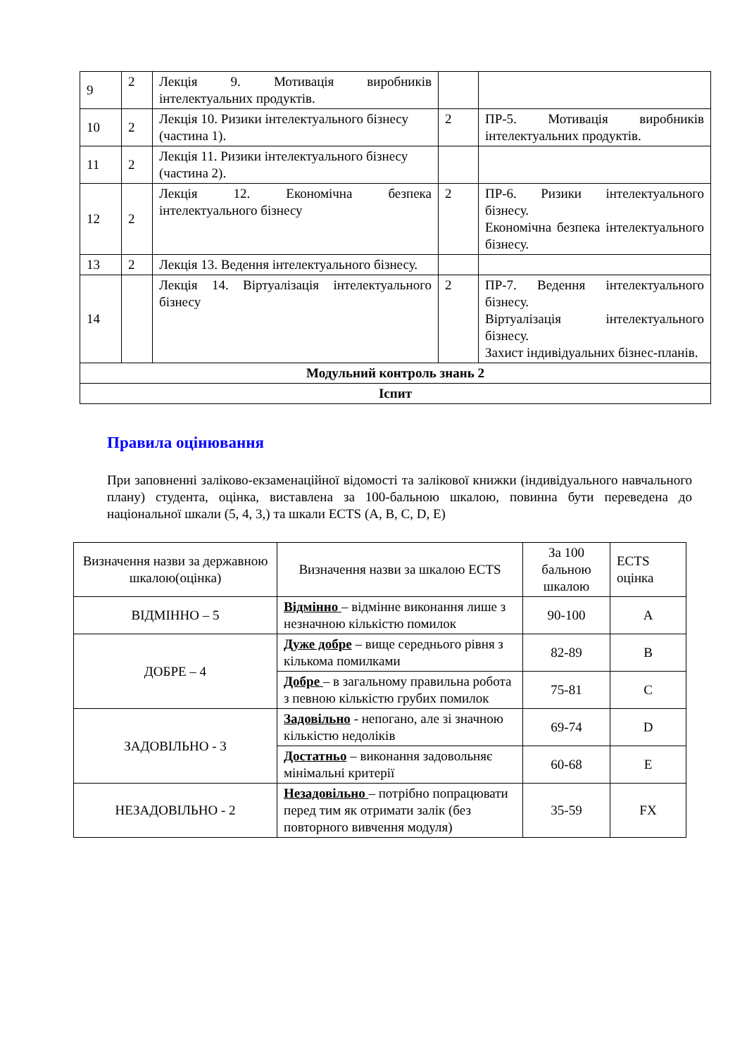| 9 | 2 | Лекція 9. Мотивація виробників інтелектуальних продуктів. | | |
| 10 | 2 | Лекція 10. Ризики інтелектуального бізнесу (частина 1). | 2 | ПР-5. Мотивація виробників інтелектуальних продуктів. |
| 11 | 2 | Лекція 11. Ризики інтелектуального бізнесу (частина 2). | | |
| 12 | 2 | Лекція 12. Економічна безпека інтелектуального бізнесу | 2 | ПР-6. Ризики інтелектуального бізнесу. Економічна безпека інтелектуального бізнесу. |
| 13 | 2 | Лекція 13. Ведення інтелектуального бізнесу. | | |
| 14 | | Лекція 14. Віртуалізація інтелектуального бізнесу | 2 | ПР-7. Ведення інтелектуального бізнесу. Віртуалізація інтелектуального бізнесу. Захист індивідуальних бізнес-планів. |
| Модульний контроль знань 2 | | | | |
| Іспит | | | | |
Правила оцінювання
При заповненні заліково-екзаменаційної відомості та залікової книжки (індивідуального навчального плану) студента, оцінка, виставлена за 100-бальною шкалою, повинна бути переведена до національної шкали (5, 4, 3,) та шкали ECTS (A, B, C, D, E)
| Визначення назви за державною шкалою(оцінка) | Визначення назви за шкалою ECTS | За 100 бальною шкалою | ECTS оцінка |
| ВІДМІННО – 5 | Відмінно – відмінне виконання лише з незначною кількістю помилок | 90-100 | A |
| ДОБРЕ – 4 | Дуже добре – вище середнього рівня з кількома помилками | 82-89 | B |
| | Добре – в загальному правильна робота з певною кількістю грубих помилок | 75-81 | C |
| ЗАДОВІЛЬНО - 3 | Задовільно - непогано, але зі значною кількістю недоліків | 69-74 | D |
| | Достатньо – виконання задовольняє мінімальні критерії | 60-68 | E |
| НЕЗАДОВІЛЬНО - 2 | Незадовільно – потрібно попрацювати перед тим як отримати залік (без повторного вивчення модуля) | 35-59 | FX |